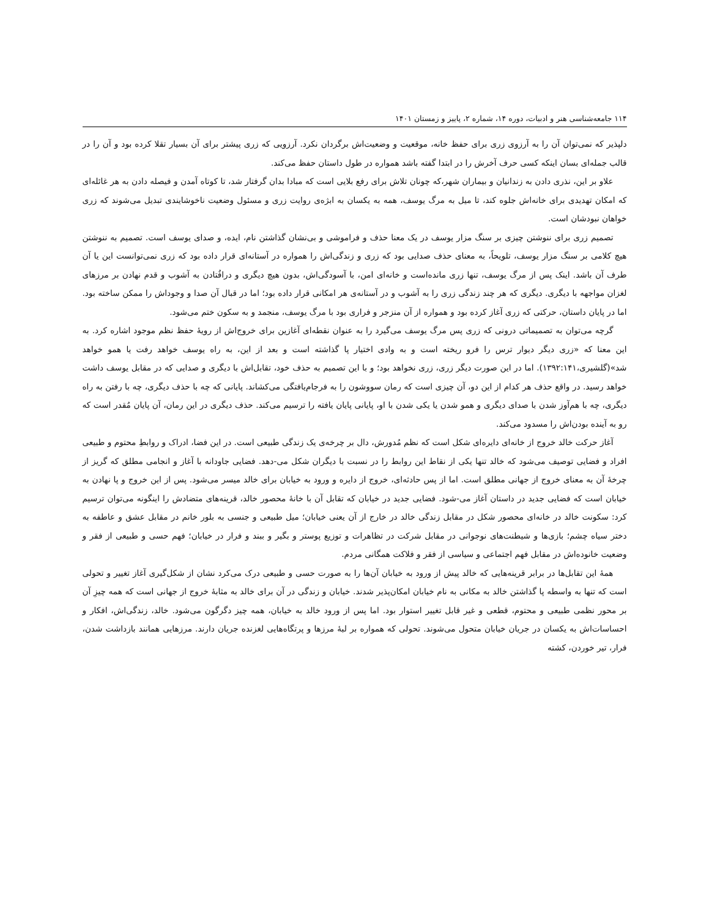۱۱۴ جامعه‌شناسی هنر و ادبیات، دوره ۱۴، شماره ۲، پاییز و زمستان ۱۴۰۱
دلپذیر که نمی‌توان آن را به آرزوی زری برای حفظ خانه، موقعیت و وضعیت‌اش برگردان نکرد. آرزویی که زری پیشتر برای آن بسیار تقلا کرده بود و آن را در قالب جمله‌ای بسان اینکه کسی حرف آخرش را در ابتدا گفته باشد همواره در طول داستان حفظ می‌کند.
علاو بر این، نذری دادن به زندانیان و بیماران شهر،که چونان تلاش برای رفع بلایی است که مبادا بدان گرفتار شد، تا کوتاه آمدن و فیصله دادن به هر غائله‌ای که امکان تهدیدی برای خانه‌اش جلوه کند، تا میل به مرگ یوسف، همه به یکسان به ابژه‌ی روایت زری و مسئول وضعیت ناخوشایندی تبدیل می‌شوند که زری خواهان نبودشان است.
تصمیم زری برای ننوشتن چیزی بر سنگ مزار یوسف در یک معنا حذف و فراموشی و بی‌نشان گذاشتن نام، ایده، و صدای یوسف است. تصمیم به ننوشتن هیچ کلامی بر سنگ مزار یوسف، تلویحاً، به معنای حذف صدایی بود که زری و زندگی‌اش را همواره در آستانه‌ای قرار داده بود که زری نمی‌توانست این یا آن طرف آن باشد. اینک پس از مرگ یوسف، تنها زری مانده‌است و خانه‌ای امن، با آسودگی‌اش، بدون هیچ دیگری و درافُتادن به آشوب و قدم نهادن بر مرزهای لغزان مواجهه با دیگری. دیگری که هر چند زندگی زری را به آشوب و در آستانه‌ی هر امکانی قرار داده بود؛ اما در قبال آن صدا و وجوداش را ممکن ساخته بود. اما در پایان داستان، حرکتی که زری آغاز کرده بود و همواره از آن منزجر و فراری بود با مرگ یوسف، منجمد و به سکون ختم می‌شود.
گرچه می‌توان به تصمیماتی درونی که زری پس مرگ یوسف می‌گیرد را به عنوان نقطه‌ای آغازین برای خروج‌اش از رویهٔ حفظ نظم موجود اشاره کرد. به این معنا که «زری دیگر دیوار ترس را فرو ریخته است و به وادی اختیار پا گذاشته است و بعد از این، به راه یوسف خواهد رفت یا همو خواهد شد»(گلشیری،۱۳۹۲:۱۴۱). اما در این صورت دیگر زری، زری نخواهد بود؛ و با این تصمیم به حذف خود، تقابل‌اش با دیگری و صدایی که در مقابل یوسف داشت خواهد رسید. در واقع حذف هر کدام از این دو، آن چیزی است که رمان سووشون را به فرجام‌یافتگی می‌کشاند. پایانی که چه با حذف دیگری، چه با رفتن به راه دیگری، چه با هم‌آوز شدن با صدای دیگری و همو شدن یا یکی شدن با او، پایانی پایان یافته را ترسیم می‌کند. حذف دیگری در این رمان، آن پایان مُقدر است که رو به آینده بودن‌اش را مسدود می‌کند.
آغاز حرکت خالد خروج از خانه‌ای دایره‌ای شکل است که نظم مُدورش، دال بر چرخه‌ی یک زندگی طبیعی است. در این فضا، ادراک و روابطِ محتوم و طبیعی افراد و فضایی توصیف می‌شود که خالد تنها یکی از نقاط این روابط را در نسبت با دیگران شکل می-دهد. فضایی جاودانه با آغاز و انجامی مطلق که گریز از چرخهٔ آن به معنای خروج از جهانی مطلق است. اما از پس حادثه‌ای، خروج از دایره و ورود به خیابان برای خالد میسر می‌شود. پس از این خروج و پا نهادن به خیابان است که فضایی جدید در داستان آغاز می-شود. فضایی جدید در خیابان که تقابل آن با خانهٔ محصور خالد، قرینه‌های متضادش را اینگونه می‌توان ترسیم کرد: سکونت خالد در خانه‌ای محصور شکل در مقابل زندگی خالد در خارج از آن یعنی خیابان؛ میل طبیعی و جنسی به بلور خانم در مقابل عشق و عاطفه به دختر سیاه چشم؛ بازی‌ها و شیطنت‌های نوجوانی در مقابل شرکت در تظاهرات و توزیع پوستر و بگیر و ببند و فرار در خیابان؛ فهم حسی و طبیعی از فقر و وضعیت خانوده‌اش در مقابل فهم اجتماعی و سیاسی از فقر و فلاکت همگانی مردم.
همهٔ این تقابل‌ها در برابر قرینه‌هایی که خالد پیش از ورود به خیابان آن‌ها را به صورت حسی و طبیعی درک می‌کرد نشان از شکل‌گیری آغاز تغییر و تحولی است که تنها به واسطه پا گذاشتن خالد به مکانی به نام خیابان امکان‌پذیر شدند. خیابان و زندگی در آن برای خالد به مثابهٔ خروج از جهانی است که همه چیزِ آن بر محور نظمی طبیعی و محتوم، قطعی و غیر قابل تغییر استوار بود. اما پس از ورود خالد به خیابان، همه چیز دگرگون می‌شود. خالد، زندگی‌اش، افکار و احساسات‌اش به یکسان در جریان خیابان متحول می‌شوند. تحولی که همواره بر لبهٔ مرزها و پرتگاه‌هایی لغزنده جریان دارند. مرزهایی همانند بازداشت شدن، فرار، تیر خوردن، کشته